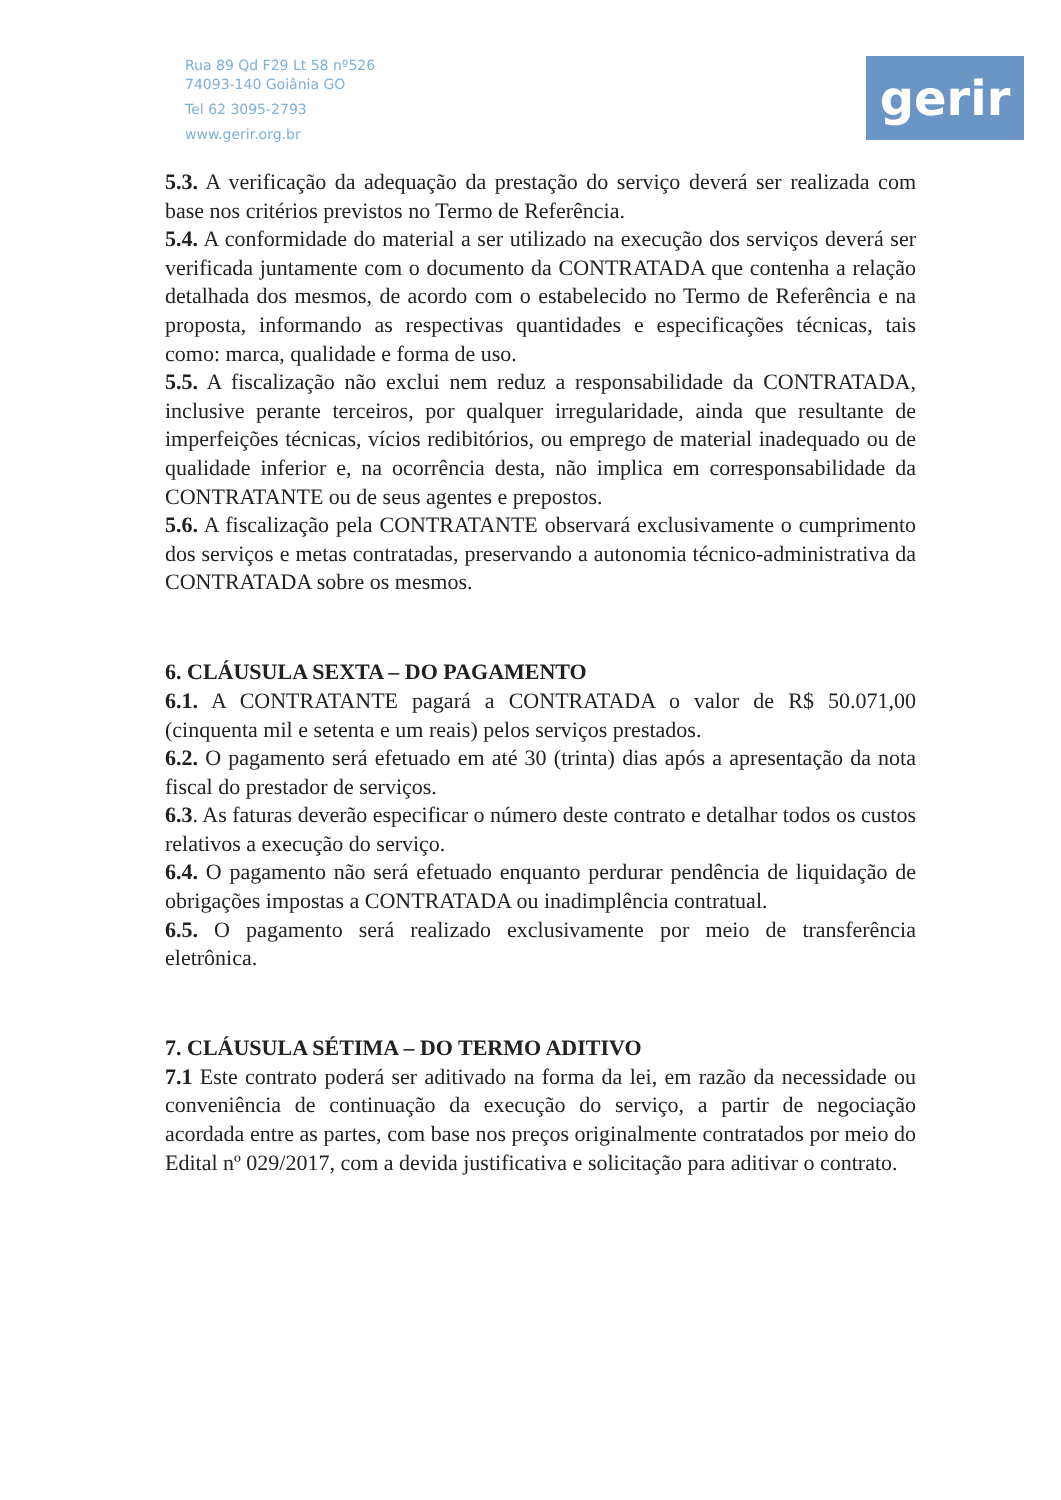Rua 89 Qd F29 Lt 58 nº526
74093-140 Goiânia GO
Tel 62 3095-2793
www.gerir.org.br
gerir
5.3. A verificação da adequação da prestação do serviço deverá ser realizada com base nos critérios previstos no Termo de Referência.
5.4. A conformidade do material a ser utilizado na execução dos serviços deverá ser verificada juntamente com o documento da CONTRATADA que contenha a relação detalhada dos mesmos, de acordo com o estabelecido no Termo de Referência e na proposta, informando as respectivas quantidades e especificações técnicas, tais como: marca, qualidade e forma de uso.
5.5. A fiscalização não exclui nem reduz a responsabilidade da CONTRATADA, inclusive perante terceiros, por qualquer irregularidade, ainda que resultante de imperfeições técnicas, vícios redibitórios, ou emprego de material inadequado ou de qualidade inferior e, na ocorrência desta, não implica em corresponsabilidade da CONTRATANTE ou de seus agentes e prepostos.
5.6. A fiscalização pela CONTRATANTE observará exclusivamente o cumprimento dos serviços e metas contratadas, preservando a autonomia técnico-administrativa da CONTRATADA sobre os mesmos.
6. CLÁUSULA SEXTA – DO PAGAMENTO
6.1. A CONTRATANTE pagará a CONTRATADA o valor de R$ 50.071,00 (cinquenta mil e setenta e um reais) pelos serviços prestados.
6.2. O pagamento será efetuado em até 30 (trinta) dias após a apresentação da nota fiscal do prestador de serviços.
6.3. As faturas deverão especificar o número deste contrato e detalhar todos os custos relativos a execução do serviço.
6.4. O pagamento não será efetuado enquanto perdurar pendência de liquidação de obrigações impostas a CONTRATADA ou inadimplência contratual.
6.5. O pagamento será realizado exclusivamente por meio de transferência eletrônica.
7. CLÁUSULA SÉTIMA – DO TERMO ADITIVO
7.1 Este contrato poderá ser aditivado na forma da lei, em razão da necessidade ou conveniência de continuação da execução do serviço, a partir de negociação acordada entre as partes, com base nos preços originalmente contratados por meio do Edital nº 029/2017, com a devida justificativa e solicitação para aditivar o contrato.